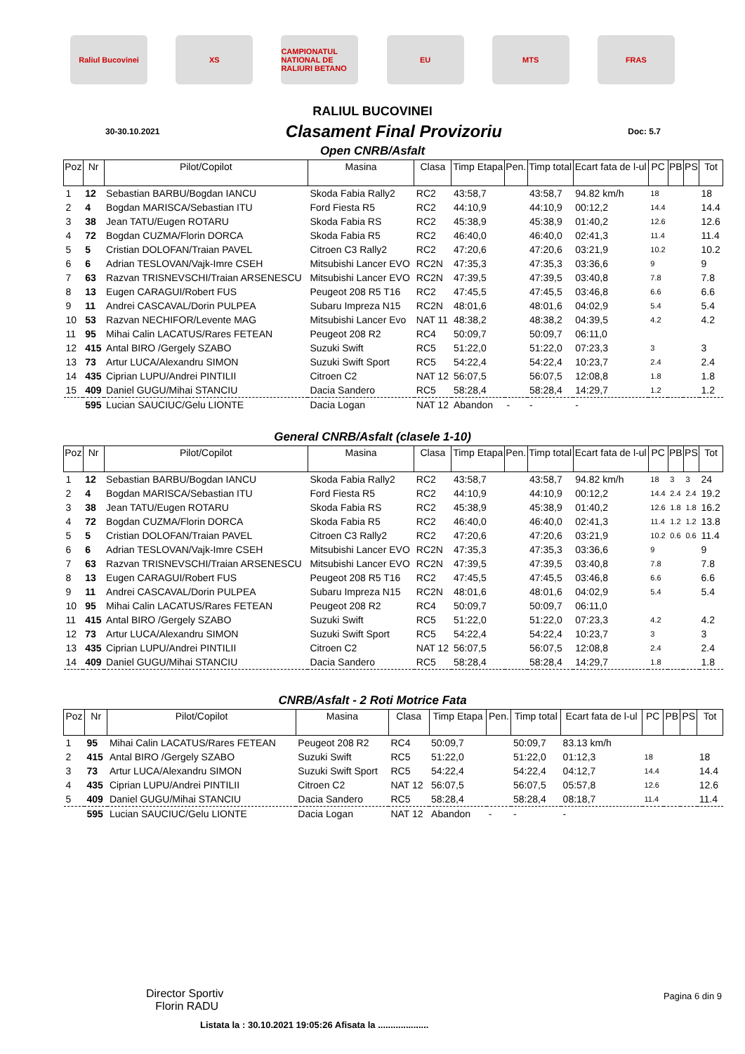Raliul Bucovinei XS
CAMPIONATUL NATIONAL DE RALIURI BETANO
EU MTS FRAS
RALIUL BUCOVINEI
30-30.10.2021 Clasament Final Provizoriu Doc: 5.7
Open CNRB/Asfalt
| Poz | Nr | Pilot/Copilot | Masina | Clasa | Timp Etapa | Pen. | Timp total | Ecart fata de l-ul | PC | PB | PS | Tot |
| --- | --- | --- | --- | --- | --- | --- | --- | --- | --- | --- | --- | --- |
| 1 | 12 | Sebastian BARBU/Bogdan IANCU | Skoda Fabia Rally2 | RC2 | 43:58,7 | | 43:58,7 | 94.82 km/h | 18 | | | 18 |
| 2 | 4 | Bogdan MARISCA/Sebastian ITU | Ford Fiesta R5 | RC2 | 44:10,9 | | 44:10,9 | 00:12,2 | 14.4 | | | 14.4 |
| 3 | 38 | Jean TATU/Eugen ROTARU | Skoda Fabia RS | RC2 | 45:38,9 | | 45:38,9 | 01:40,2 | 12.6 | | | 12.6 |
| 4 | 72 | Bogdan CUZMA/Florin DORCA | Skoda Fabia R5 | RC2 | 46:40,0 | | 46:40,0 | 02:41,3 | 11.4 | | | 11.4 |
| 5 | 5 | Cristian DOLOFAN/Traian PAVEL | Citroen C3 Rally2 | RC2 | 47:20,6 | | 47:20,6 | 03:21,9 | 10.2 | | | 10.2 |
| 6 | 6 | Adrian TESLOVAN/Vajk-Imre CSEH | Mitsubishi Lancer EVO | RC2N | 47:35,3 | | 47:35,3 | 03:36,6 | 9 | | | 9 |
| 7 | 63 | Razvan TRISNEVSCHI/Traian ARSENESCU | Mitsubishi Lancer EVO | RC2N | 47:39,5 | | 47:39,5 | 03:40,8 | 7.8 | | | 7.8 |
| 8 | 13 | Eugen CARAGUI/Robert FUS | Peugeot 208 R5 T16 | RC2 | 47:45,5 | | 47:45,5 | 03:46,8 | 6.6 | | | 6.6 |
| 9 | 11 | Andrei CASCAVAL/Dorin PULPEA | Subaru Impreza N15 | RC2N | 48:01,6 | | 48:01,6 | 04:02,9 | 5.4 | | | 5.4 |
| 10 | 53 | Razvan NECHIFOR/Levente MAG | Mitsubishi Lancer Evo | NAT 11 | 48:38,2 | | 48:38,2 | 04:39,5 | 4.2 | | | 4.2 |
| 11 | 95 | Mihai Calin LACATUS/Rares FETEAN | Peugeot 208 R2 | RC4 | 50:09,7 | | 50:09,7 | 06:11,0 | | | | |
| 12 | 415 | Antal BIRO /Gergely SZABO | Suzuki Swift | RC5 | 51:22,0 | | 51:22,0 | 07:23,3 | 3 | | | 3 |
| 13 | 73 | Artur LUCA/Alexandru SIMON | Suzuki Swift Sport | RC5 | 54:22,4 | | 54:22,4 | 10:23,7 | 2.4 | | | 2.4 |
| 14 | 435 | Ciprian LUPU/Andrei PINTILII | Citroen C2 | NAT 12 | 56:07,5 | | 56:07,5 | 12:08,8 | 1.8 | | | 1.8 |
| 15 | 409 | Daniel GUGU/Mihai STANCIU | Dacia Sandero | RC5 | 58:28,4 | | 58:28,4 | 14:29,7 | 1.2 | | | 1.2 |
| | 595 | Lucian SAUCIUC/Gelu LIONTE | Dacia Logan | NAT 12 | Abandon | - | - | - | | | | |
General CNRB/Asfalt (clasele 1-10)
| Poz | Nr | Pilot/Copilot | Masina | Clasa | Timp Etapa | Pen. | Timp total | Ecart fata de l-ul | PC | PB | PS | Tot |
| --- | --- | --- | --- | --- | --- | --- | --- | --- | --- | --- | --- | --- |
| 1 | 12 | Sebastian BARBU/Bogdan IANCU | Skoda Fabia Rally2 | RC2 | 43:58,7 | | 43:58,7 | 94.82 km/h | 18 | 3 | 3 | 24 |
| 2 | 4 | Bogdan MARISCA/Sebastian ITU | Ford Fiesta R5 | RC2 | 44:10,9 | | 44:10,9 | 00:12,2 | 14.4 | 2.4 | 2.4 | 19.2 |
| 3 | 38 | Jean TATU/Eugen ROTARU | Skoda Fabia RS | RC2 | 45:38,9 | | 45:38,9 | 01:40,2 | 12.6 | 1.8 | 1.8 | 16.2 |
| 4 | 72 | Bogdan CUZMA/Florin DORCA | Skoda Fabia R5 | RC2 | 46:40,0 | | 46:40,0 | 02:41,3 | 11.4 | 1.2 | 1.2 | 13.8 |
| 5 | 5 | Cristian DOLOFAN/Traian PAVEL | Citroen C3 Rally2 | RC2 | 47:20,6 | | 47:20,6 | 03:21,9 | 10.2 | 0.6 | 0.6 | 11.4 |
| 6 | 6 | Adrian TESLOVAN/Vajk-Imre CSEH | Mitsubishi Lancer EVO | RC2N | 47:35,3 | | 47:35,3 | 03:36,6 | 9 | | | 9 |
| 7 | 63 | Razvan TRISNEVSCHI/Traian ARSENESCU | Mitsubishi Lancer EVO | RC2N | 47:39,5 | | 47:39,5 | 03:40,8 | 7.8 | | | 7.8 |
| 8 | 13 | Eugen CARAGUI/Robert FUS | Peugeot 208 R5 T16 | RC2 | 47:45,5 | | 47:45,5 | 03:46,8 | 6.6 | | | 6.6 |
| 9 | 11 | Andrei CASCAVAL/Dorin PULPEA | Subaru Impreza N15 | RC2N | 48:01,6 | | 48:01,6 | 04:02,9 | 5.4 | | | 5.4 |
| 10 | 95 | Mihai Calin LACATUS/Rares FETEAN | Peugeot 208 R2 | RC4 | 50:09,7 | | 50:09,7 | 06:11,0 | | | | |
| 11 | 415 | Antal BIRO /Gergely SZABO | Suzuki Swift | RC5 | 51:22,0 | | 51:22,0 | 07:23,3 | 4.2 | | | 4.2 |
| 12 | 73 | Artur LUCA/Alexandru SIMON | Suzuki Swift Sport | RC5 | 54:22,4 | | 54:22,4 | 10:23,7 | 3 | | | 3 |
| 13 | 435 | Ciprian LUPU/Andrei PINTILII | Citroen C2 | NAT 12 | 56:07,5 | | 56:07,5 | 12:08,8 | 2.4 | | | 2.4 |
| 14 | 409 | Daniel GUGU/Mihai STANCIU | Dacia Sandero | RC5 | 58:28,4 | | 58:28,4 | 14:29,7 | 1.8 | | | 1.8 |
CNRB/Asfalt - 2 Roti Motrice Fata
| Poz | Nr | Pilot/Copilot | Masina | Clasa | Timp Etapa | Pen. | Timp total | Ecart fata de l-ul | PC | PB | PS | Tot |
| --- | --- | --- | --- | --- | --- | --- | --- | --- | --- | --- | --- | --- |
| 1 | 95 | Mihai Calin LACATUS/Rares FETEAN | Peugeot 208 R2 | RC4 | 50:09,7 | | 50:09,7 | 83.13 km/h | | | | |
| 2 | 415 | Antal BIRO /Gergely SZABO | Suzuki Swift | RC5 | 51:22,0 | | 51:22,0 | 01:12,3 | 18 | | | 18 |
| 3 | 73 | Artur LUCA/Alexandru SIMON | Suzuki Swift Sport | RC5 | 54:22,4 | | 54:22,4 | 04:12,7 | 14.4 | | | 14.4 |
| 4 | 435 | Ciprian LUPU/Andrei PINTILII | Citroen C2 | NAT 12 | 56:07,5 | | 56:07,5 | 05:57,8 | 12.6 | | | 12.6 |
| 5 | 409 | Daniel GUGU/Mihai STANCIU | Dacia Sandero | RC5 | 58:28,4 | | 58:28,4 | 08:18,7 | 11.4 | | | 11.4 |
| | 595 | Lucian SAUCIUC/Gelu LIONTE | Dacia Logan | NAT 12 | Abandon | - | - | - | | | | |
Director Sportiv
Florin RADU
Pagina 6 din 9
Listata la : 30.10.2021 19:05:26 Afisata la ....................